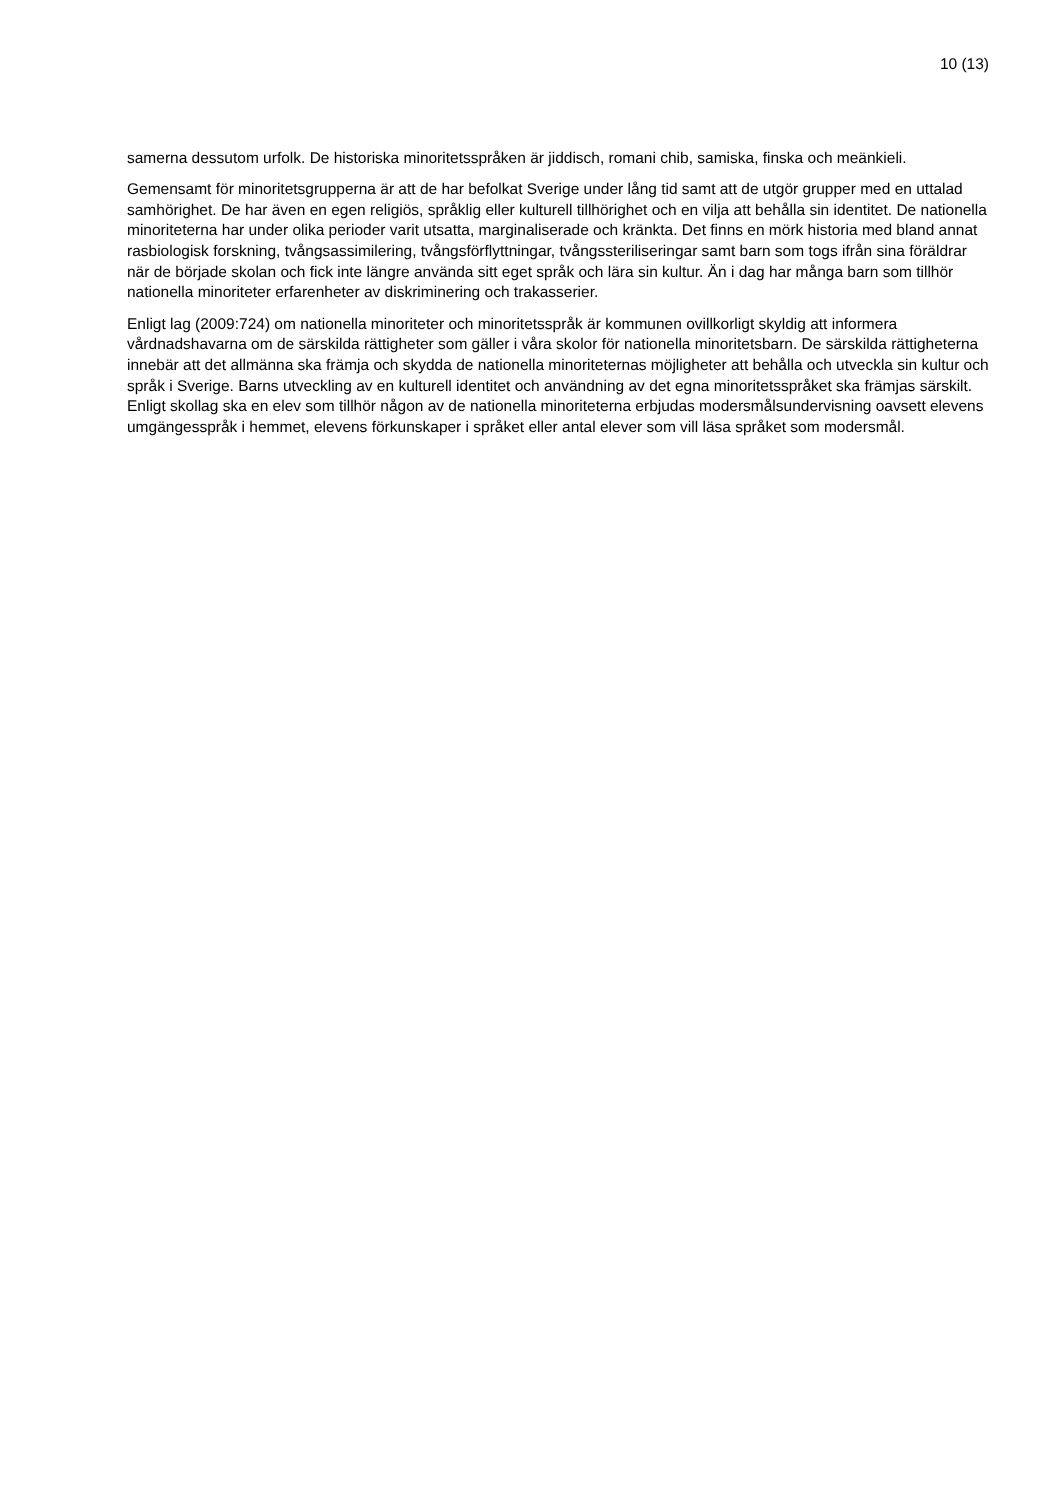10 (13)
samerna dessutom urfolk. De historiska minoritetsspråken är jiddisch, romani chib, samiska, finska och meänkieli.
Gemensamt för minoritetsgrupperna är att de har befolkat Sverige under lång tid samt att de utgör grupper med en uttalad samhörighet. De har även en egen religiös, språklig eller kulturell tillhörighet och en vilja att behålla sin identitet. De nationella minoriteterna har under olika perioder varit utsatta, marginaliserade och kränkta. Det finns en mörk historia med bland annat rasbiologisk forskning, tvångsassimilering, tvångsförflyttningar, tvångssteriliseringar samt barn som togs ifrån sina föräldrar när de började skolan och fick inte längre använda sitt eget språk och lära sin kultur. Än i dag har många barn som tillhör nationella minoriteter erfarenheter av diskriminering och trakasserier.
Enligt lag (2009:724) om nationella minoriteter och minoritetsspråk är kommunen ovillkorligt skyldig att informera vårdnadshavarna om de särskilda rättigheter som gäller i våra skolor för nationella minoritetsbarn. De särskilda rättigheterna innebär att det allmänna ska främja och skydda de nationella minoriteternas möjligheter att behålla och utveckla sin kultur och språk i Sverige. Barns utveckling av en kulturell identitet och användning av det egna minoritetsspråket ska främjas särskilt. Enligt skollag ska en elev som tillhör någon av de nationella minoriteterna erbjudas modersmålsundervisning oavsett elevens umgängesspråk i hemmet, elevens förkunskaper i språket eller antal elever som vill läsa språket som modersmål.